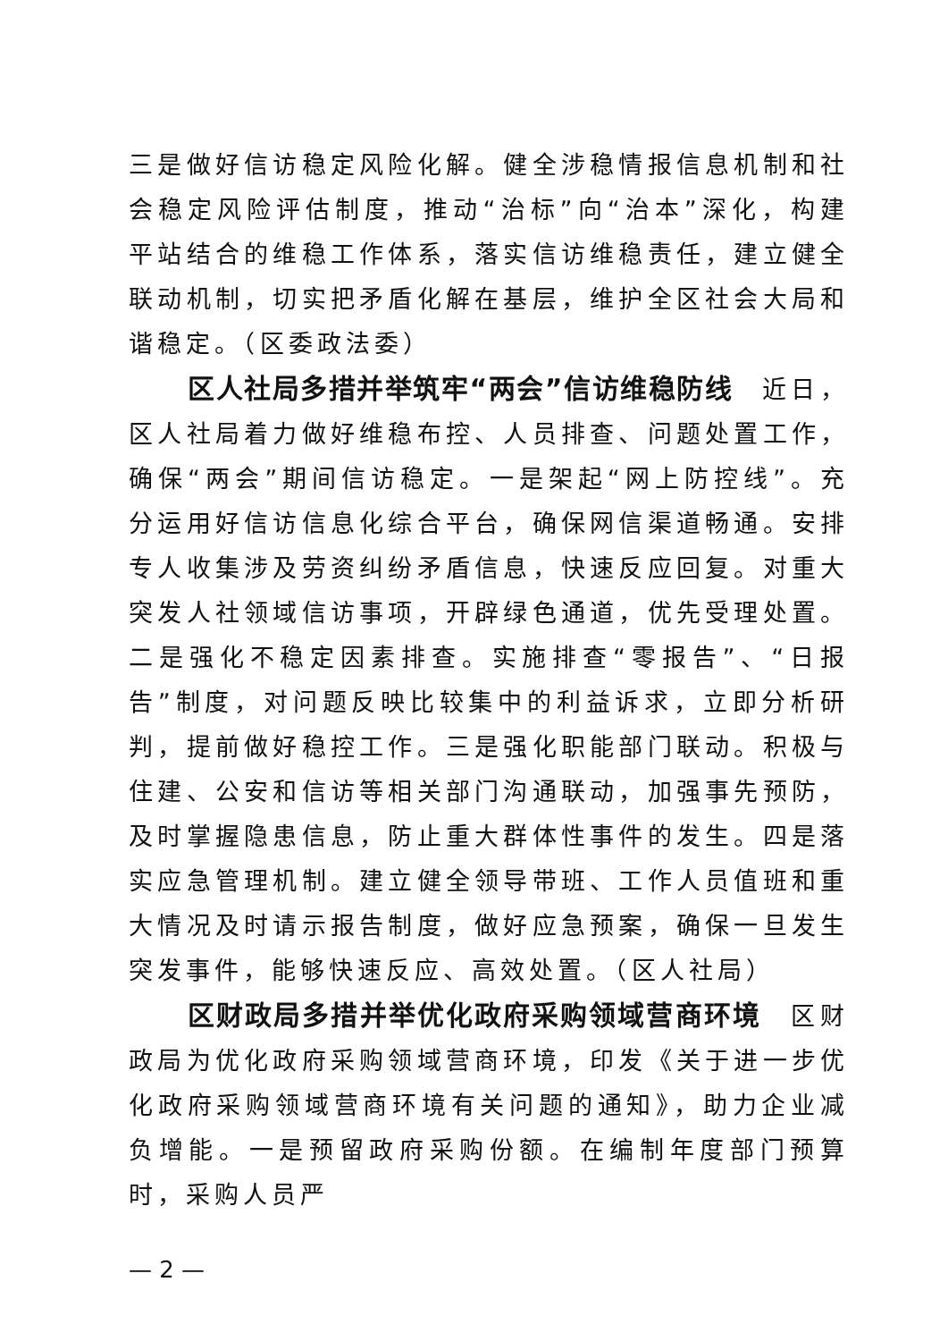三是做好信访稳定风险化解。健全涉稳情报信息机制和社会稳定风险评估制度，推动“治标”向“治本”深化，构建平站结合的维稳工作体系，落实信访维稳责任，建立健全联动机制，切实把矛盾化解在基层，维护全区社会大局和谐稳定。（区委政法委）
区人社局多措并举筑牢“两会”信访维稳防线　近日，区人社局着力做好维稳布控、人员排查、问题处置工作，确保“两会”期间信访稳定。一是架起“网上防控线”。充分运用好信访信息化综合平台，确保网信渠道畅通。安排专人收集涉及劳资纠纷矛盾信息，快速反应回复。对重大突发人社领域信访事项，开辟绿色通道，优先受理处置。二是强化不稳定因素排查。实施排查“零报告”、“日报告”制度，对问题反映比较集中的利益诉求，立即分析研判，提前做好稳控工作。三是强化职能部门联动。积极与住建、公安和信访等相关部门沟通联动，加强事先预防，及时掌握隐患信息，防止重大群体性事件的发生。四是落实应急管理机制。建立健全领导带班、工作人员值班和重大情况及时请示报告制度，做好应急预案，确保一旦发生突发事件，能够快速反应、高效处置。（区人社局）
区财政局多措并举优化政府采购领域营商环境　区财政局为优化政府采购领域营商环境，印发《关于进一步优化政府采购领域营商环境有关问题的通知》，助力企业减负增能。一是预留政府采购份额。在编制年度部门预算时，采购人员严
— 2 —